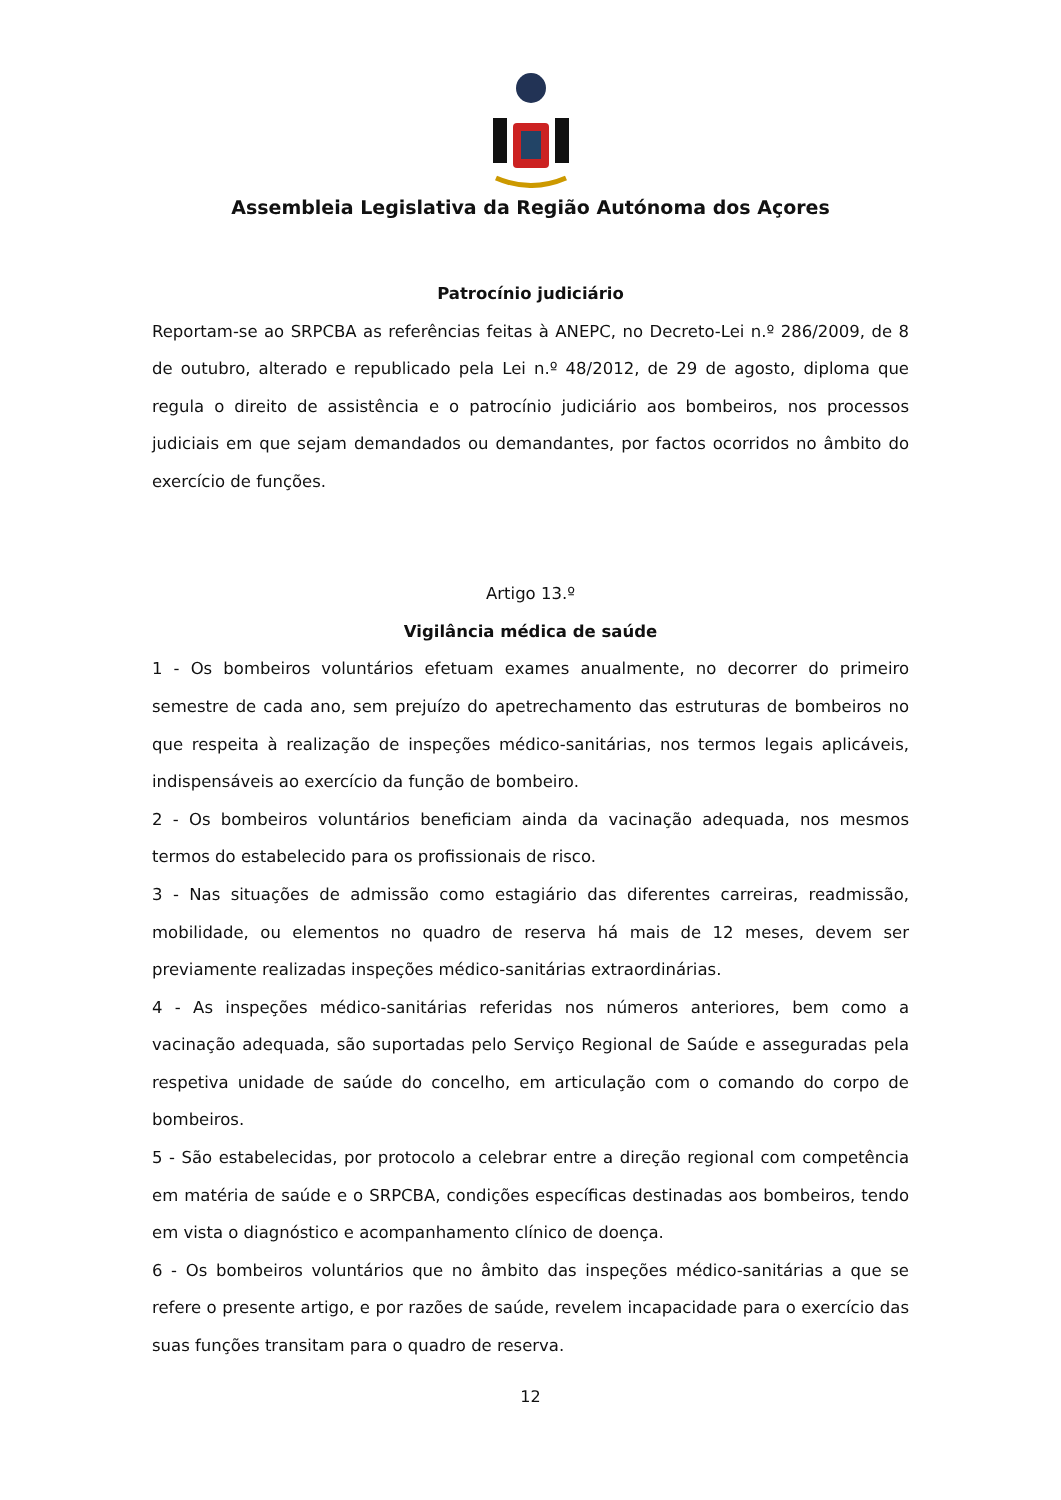Assembleia Legislativa da Região Autónoma dos Açores
Patrocínio judiciário
Reportam-se ao SRPCBA as referências feitas à ANEPC, no Decreto-Lei n.º 286/2009, de 8 de outubro, alterado e republicado pela Lei n.º 48/2012, de 29 de agosto, diploma que regula o direito de assistência e o patrocínio judiciário aos bombeiros, nos processos judiciais em que sejam demandados ou demandantes, por factos ocorridos no âmbito do exercício de funções.
Artigo 13.º
Vigilância médica de saúde
1 - Os bombeiros voluntários efetuam exames anualmente, no decorrer do primeiro semestre de cada ano, sem prejuízo do apetrechamento das estruturas de bombeiros no que respeita à realização de inspeções médico-sanitárias, nos termos legais aplicáveis, indispensáveis ao exercício da função de bombeiro.
2 - Os bombeiros voluntários beneficiam ainda da vacinação adequada, nos mesmos termos do estabelecido para os profissionais de risco.
3 - Nas situações de admissão como estagiário das diferentes carreiras, readmissão, mobilidade, ou elementos no quadro de reserva há mais de 12 meses, devem ser previamente realizadas inspeções médico-sanitárias extraordinárias.
4 - As inspeções médico-sanitárias referidas nos números anteriores, bem como a vacinação adequada, são suportadas pelo Serviço Regional de Saúde e asseguradas pela respetiva unidade de saúde do concelho, em articulação com o comando do corpo de bombeiros.
5 - São estabelecidas, por protocolo a celebrar entre a direção regional com competência em matéria de saúde e o SRPCBA, condições específicas destinadas aos bombeiros, tendo em vista o diagnóstico e acompanhamento clínico de doença.
6 - Os bombeiros voluntários que no âmbito das inspeções médico-sanitárias a que se refere o presente artigo, e por razões de saúde, revelem incapacidade para o exercício das suas funções transitam para o quadro de reserva.
12